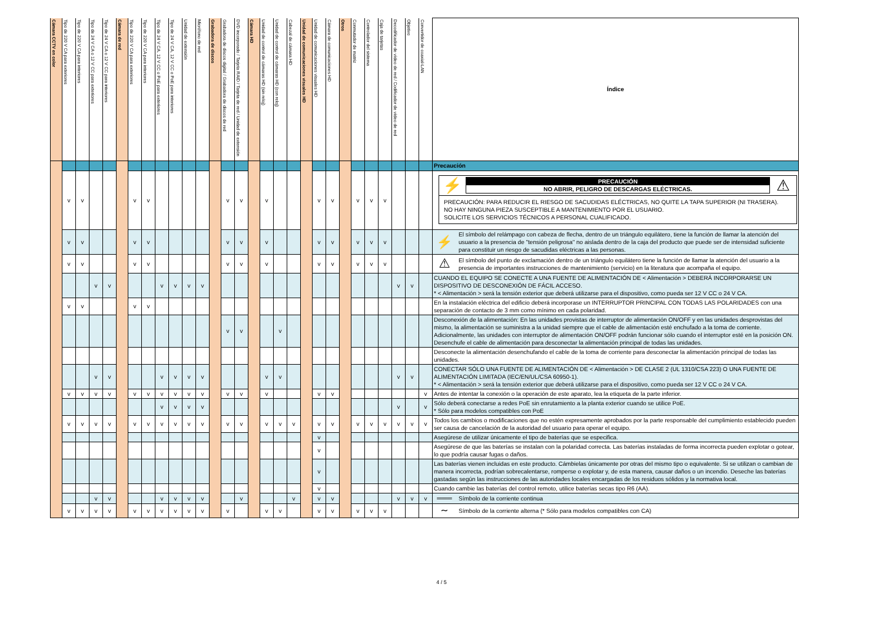| Cámara CCTV en color | Tipo de 220 V CA para exteriores | Tipo de 220 V CA para interiores | Tipo de 24 V CA o 12 V CC para exteriores | Tipo de 24 V CA o 12 V CC para interiores | Cámara de red | Tipo de 220 V CA para exteriores | Tipo de 220 V CA para interiores | Tipo de 24 V CA, 12 V CC o PoE para exteriores | Tipo de 24 V CA, 12 V CC o PoE para interiores | Unidad de extensión | Micrófono de red | Grabadora de discos | Grabadora de discos digital / Grabadora de discos de red | DVD incorporado / Tarjeta RAID / Tarjeta de red / Unidad de extensión | Cámara HD | Unidad de control de cámaras HD (sin reloj) | Unidad de control de cámaras HD (con reloj) | Cabezal de cámara HD | Unidad de comunicaciones visuales HD | Unidad de comunicaciones visuales HD | Cámara de comunicaciones HD | Otros | Conmutador de matriz | Controlador del sistema | Caja de tarjetas | Decodificador de vídeo de red / Codificador de vídeo de red | Objetivo | Convertidor de coaxial-LAN | Índice |
| --- | --- | --- | --- | --- | --- | --- | --- | --- | --- | --- | --- | --- | --- | --- | --- | --- | --- | --- | --- | --- | --- | --- | --- | --- | --- | --- | --- | --- | --- |
| | | | | | | | | | | | | | | | | | | | | | | | | | | | | | Precaución |
| | v | v | | | | v | v | | | | | | v | v | | v | | | | v | v | | v | v | v | | | | ⚡ PRECAUCIÓN NO ABRIR, PELIGRO DE DESCARGAS ELÉCTRICAS. ⚠ PRECAUCIÓN: PARA REDUCIR EL RIESGO DE SACUDIDAS ELÉCTRICAS, NO QUITE LA TAPA SUPERIOR (NI TRASERA). NO HAY NINGUNA PIEZA SUSCEPTIBLE A MANTENIMIENTO POR EL USUARIO. SOLICITE LOS SERVICIOS TÉCNICOS A PERSONAL CUALIFICADO. |
| | v | v | | | | v | v | | | | | | v | v | | v | | | | v | v | | v | v | v | | | | ⚡ El símbolo del relámpago con cabeza de flecha, dentro de un triángulo equilátero, tiene la función de llamar la atención del usuario a la presencia de "tensión peligrosa" no aislada dentro de la caja del producto que puede ser de intensidad suficiente para constituir un riesgo de sacudidas eléctricas a las personas. |
| | v | v | | | | v | v | | | | | | v | v | | v | | | | v | v | | v | v | v | | | | ⚠ El símbolo del punto de exclamación dentro de un triángulo equilátero tiene la función de llamar la atención del usuario a la presencia de importantes instrucciones de mantenimiento (servicio) en la literatura que acompaña el equipo. |
| | | | v | v | | | | v | v | v | v | | | | | | | | | | | | | | | v | v | | CUANDO EL EQUIPO SE CONECTE A UNA FUENTE DE ALIMENTACIÓN DE < Alimentación > DEBERÁ INCORPORARSE UN DISPOSITIVO DE DESCONEXIÓN DE FÁCIL ACCESO. * < Alimentación > será la tensión exterior que deberá utilizarse para el dispositivo, como pueda ser 12 V CC o 24 V CA. |
| | v | v | | | | v | v | | | | | | | | | | | | | | | | | | | | | | En la instalación eléctrica del edificio deberá incorporase un INTERRUPTOR PRINCIPAL CON TODAS LAS POLARIDADES con una separación de contacto de 3 mm como mínimo en cada polaridad. |
| | | | | | | | | | | | | | v | v | | | v | | | | | | | | | | | | Desconexión de la alimentación: En las unidades provistas de interruptor de alimentación ON/OFF y en las unidades desprovistas del mismo, la alimentación se suministra a la unidad siempre que el cable de alimentación esté enchufado a la toma de corriente. Adicionalmente, las unidades con interruptor de alimentación ON/OFF podrán funcionar sólo cuando el interruptor esté en la posición ON. Desenchufe el cable de alimentación para desconectar la alimentación principal de todas las unidades. |
| | | | | | | | | | | | | | | | | | | | | | | | | | | | | | Desconecte la alimentación desenchufando el cable de la toma de corriente para desconectar la alimentación principal de todas las unidades. |
| | | | v | v | | | | v | v | v | v | | | | | v | v | | | | | | | | | v | v | | CONECTAR SÓLO UNA FUENTE DE ALIMENTACIÓN DE < Alimentación > DE CLASE 2 (UL 1310/CSA 223) O UNA FUENTE DE ALIMENTACIÓN LIMITADA (IEC/EN/UL/CSA 60950-1). * < Alimentación > será la tensión exterior que deberá utilizarse para el dispositivo, como pueda ser 12 V CC o 24 V CA. |
| | v | v | v | v | | v | v | v | v | v | v | | v | v | | v | | | | v | v | | | | | | | v | Antes de intentar la conexión o la operación de este aparato, lea la etiqueta de la parte inferior. |
| | | | | | | | | v | v | v | v | | | | | | | | | | | | | | | v | | v | Sólo deberá conectarse a redes PoE sin enrutamiento a la planta exterior cuando se utilice PoE. * Sólo para modelos compatibles con PoE |
| | v | v | v | v | | v | v | v | v | v | v | | v | v | | v | v | v | | v | v | | v | v | v | v | v | v | Todos los cambios o modificaciones que no estén expresamente aprobados por la parte responsable del cumplimiento establecido pueden ser causa de cancelación de la autoridad del usuario para operar el equipo. |
| | | | | | | | | | | | | | | | | | | | | v | | | | | | | | | Asegúrese de utilizar únicamente el tipo de baterías que se especifica. |
| | | | | | | | | | | | | | | | | | | | | v | | | | | | | | | Asegúrese de que las baterías se instalan con la polaridad correcta. Las baterías instaladas de forma incorrecta pueden explotar o gotear, lo que podría causar fugas o daños. |
| | | | | | | | | | | | | | | | | | | | | v | | | | | | | | | Las baterías vienen incluidas en este producto. Cámbielas únicamente por otras del mismo tipo o equivalente. Si se utilizan o cambian de manera incorrecta, podrían sobrecalentarse, romperse o explotar y, de esta manera, causar daños o un incendio. Deseche las baterías gastadas según las instrucciones de las autoridades locales encargadas de los residuos sólidos y la normativa local. |
| | | | | | | | | | | | | | | | | | | | | v | | | | | | | | | Cuando cambie las baterías del control remoto, utilice baterías secas tipo R6 (AA). |
| | | | v | v | | | | v | v | v | v | | | v | | | | v | | v | v | | | | | v | v | v | ═══ Símbolo de la corriente continua |
| | v | v | v | v | | v | v | v | v | v | v | | v | | | v | v | | | v | v | | v | v | v | | | | ∼ Símbolo de la corriente alterna (* Sólo para modelos compatibles con CA) |
4 / 5